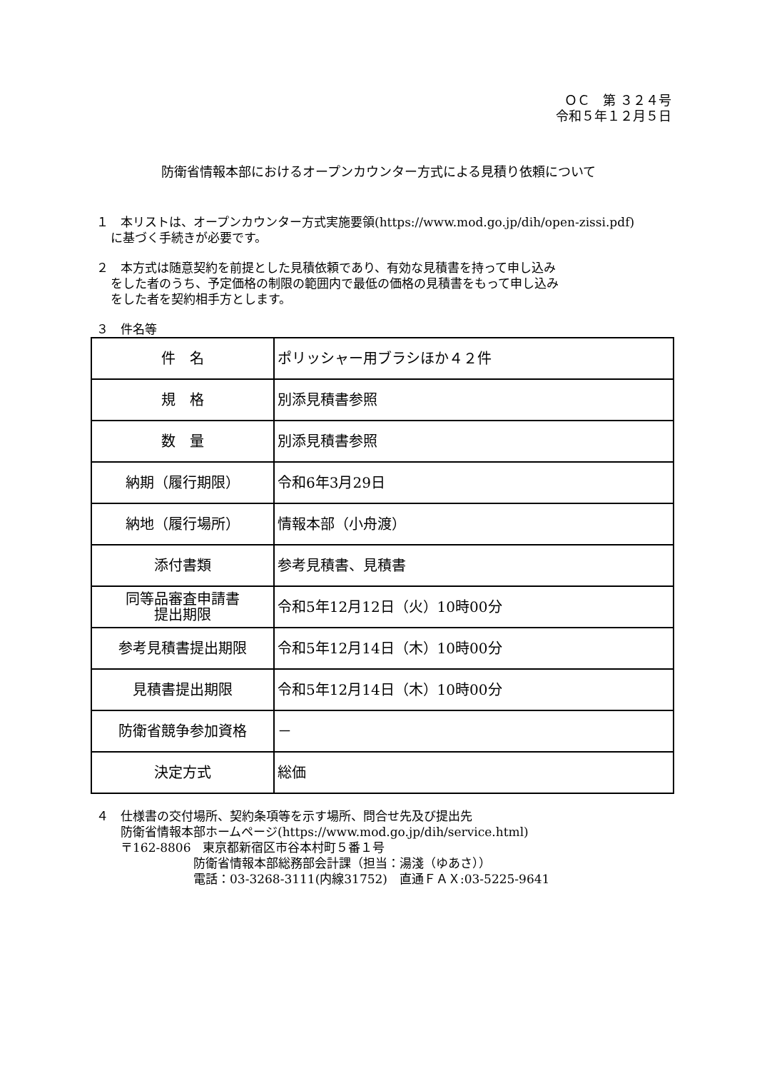ＯＣ　第 ３２４号
令和５年１２月５日
防衛省情報本部におけるオープンカウンター方式による見積り依頼について
１　本リストは、オープンカウンター方式実施要領(https://www.mod.go.jp/dih/open-zissi.pdf)
に基づく手続きが必要です。
２　本方式は随意契約を前提とした見積依頼であり、有効な見積書を持って申し込み
をした者のうち、予定価格の制限の範囲内で最低の価格の見積書をもって申し込み
をした者を契約相手方とします。
３　件名等
| 件 名 | ポリッシャー用ブラシほか４２件 |
| 規 格 | 別添見積書参照 |
| 数 量 | 別添見積書参照 |
| 納期（履行期限） | 令和6年3月29日 |
| 納地（履行場所） | 情報本部（小舟渡） |
| 添付書類 | 参考見積書、見積書 |
| 同等品審査申請書 提出期限 | 令和5年12月12日（火）10時00分 |
| 参考見積書提出期限 | 令和5年12月14日（木）10時00分 |
| 見積書提出期限 | 令和5年12月14日（木）10時00分 |
| 防衛省競争参加資格 | － |
| 決定方式 | 総価 |
４　仕様書の交付場所、契約条項等を示す場所、問合せ先及び提出先
　　防衛省情報本部ホームページ(https://www.mod.go.jp/dih/service.html)
　　〒162-8806　東京都新宿区市谷本村町５番１号
　　　　　　　　防衛省情報本部総務部会計課（担当：湯淺（ゆあさ））
　　　　　　　　電話：03-3268-3111(内線31752)　直通ＦＡＸ:03-5225-9641